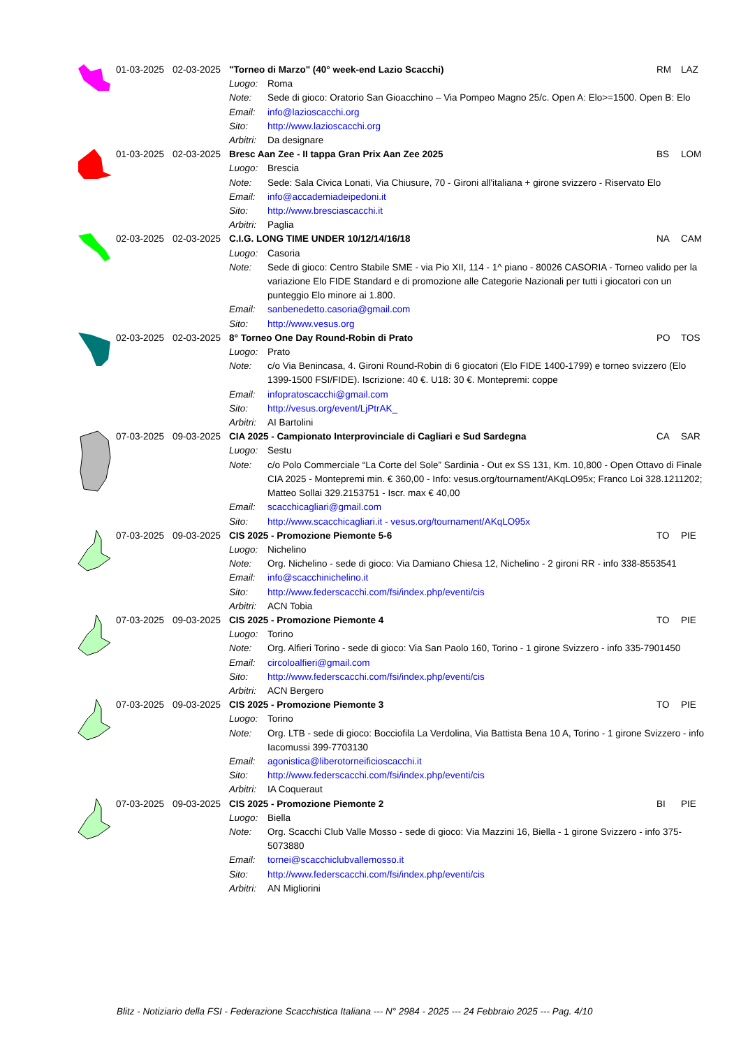| | 01-03-2025 | 02-03-2025 | "Torneo di Marzo" (40° week-end Lazio Scacchi) | | RM | LAZ |
| | | | Luogo: | Roma | | |
| | | | Note: | Sede di gioco: Oratorio San Gioacchino – Via Pompeo Magno 25/c. Open A: Elo>=1500. Open B: Elo | | |
| | | | Email: | info@lazioscacchi.org | | |
| | | | Sito: | http://www.lazioscacchi.org | | |
| | | | Arbitri: | Da designare | | |
| | 01-03-2025 | 02-03-2025 | Bresc Aan Zee - II tappa Gran Prix Aan Zee 2025 | | BS | LOM |
| | | | Luogo: | Brescia | | |
| | | | Note: | Sede: Sala Civica Lonati, Via Chiusure, 70 - Gironi all'italiana + girone svizzero - Riservato Elo | | |
| | | | Email: | info@accademiadeipedoni.it | | |
| | | | Sito: | http://www.bresciascacchi.it | | |
| | | | Arbitri: | Paglia | | |
| | 02-03-2025 | 02-03-2025 | C.I.G. LONG TIME UNDER 10/12/14/16/18 | | NA | CAM |
| | | | Luogo: | Casoria | | |
| | | | Note: | Sede di gioco: Centro Stabile SME - via Pio XII, 114 - 1^ piano - 80026 CASORIA - Torneo valido per la variazione Elo FIDE Standard e di promozione alle Categorie Nazionali per tutti i giocatori con un punteggio Elo minore ai 1.800. | | |
| | | | Email: | sanbenedetto.casoria@gmail.com | | |
| | | | Sito: | http://www.vesus.org | | |
| | 02-03-2025 | 02-03-2025 | 8° Torneo One Day Round-Robin di Prato | | PO | TOS |
| | | | Luogo: | Prato | | |
| | | | Note: | c/o Via Benincasa, 4. Gironi Round-Robin di 6 giocatori (Elo FIDE 1400-1799) e torneo svizzero (Elo 1399-1500 FSI/FIDE). Iscrizione: 40 €. U18: 30 €. Montepremi: coppe | | |
| | | | Email: | infopratoscacchi@gmail.com | | |
| | | | Sito: | http://vesus.org/event/LjPtrAK_ | | |
| | | | Arbitri: | AI Bartolini | | |
| | 07-03-2025 | 09-03-2025 | CIA 2025 - Campionato Interprovinciale di Cagliari e Sud Sardegna | | CA | SAR |
| | | | Luogo: | Sestu | | |
| | | | Note: | c/o Polo Commerciale “La Corte del Sole” Sardinia - Out ex SS 131, Km. 10,800 - Open Ottavo di Finale CIA 2025 - Montepremi min. € 360,00 - Info: vesus.org/tournament/AKqLO95x; Franco Loi 328.1211202; Matteo Sollai 329.2153751 - Iscr. max € 40,00 | | |
| | | | Email: | scacchicagliari@gmail.com | | |
| | | | Sito: | http://www.scacchicagliari.it - vesus.org/tournament/AKqLO95x | | |
| | 07-03-2025 | 09-03-2025 | CIS 2025 - Promozione Piemonte 5-6 | | TO | PIE |
| | | | Luogo: | Nichelino | | |
| | | | Note: | Org. Nichelino - sede di gioco: Via Damiano Chiesa 12, Nichelino - 2 gironi RR - info 338-8553541 | | |
| | | | Email: | info@scacchinichelino.it | | |
| | | | Sito: | http://www.federscacchi.com/fsi/index.php/eventi/cis | | |
| | | | Arbitri: | ACN Tobia | | |
| | 07-03-2025 | 09-03-2025 | CIS 2025 - Promozione Piemonte 4 | | TO | PIE |
| | | | Luogo: | Torino | | |
| | | | Note: | Org. Alfieri Torino - sede di gioco: Via San Paolo 160, Torino - 1 girone Svizzero - info 335-7901450 | | |
| | | | Email: | circoloalfieri@gmail.com | | |
| | | | Sito: | http://www.federscacchi.com/fsi/index.php/eventi/cis | | |
| | | | Arbitri: | ACN Bergero | | |
| | 07-03-2025 | 09-03-2025 | CIS 2025 - Promozione Piemonte 3 | | TO | PIE |
| | | | Luogo: | Torino | | |
| | | | Note: | Org. LTB - sede di gioco: Bocciofila La Verdolina, Via Battista Bena 10 A, Torino - 1 girone Svizzero - info Iacomussi 399-7703130 | | |
| | | | Email: | agonistica@liberotorneificioscacchi.it | | |
| | | | Sito: | http://www.federscacchi.com/fsi/index.php/eventi/cis | | |
| | | | Arbitri: | IA Coqueraut | | |
| | 07-03-2025 | 09-03-2025 | CIS 2025 - Promozione Piemonte 2 | | BI | PIE |
| | | | Luogo: | Biella | | |
| | | | Note: | Org. Scacchi Club Valle Mosso - sede di gioco: Via Mazzini 16, Biella - 1 girone Svizzero - info 375-5073880 | | |
| | | | Email: | tornei@scacchiclubvallemosso.it | | |
| | | | Sito: | http://www.federscacchi.com/fsi/index.php/eventi/cis | | |
| | | | Arbitri: | AN Migliorini | | |
Blitz - Notiziario della FSI - Federazione Scacchistica Italiana --- N° 2984 - 2025 --- 24 Febbraio 2025 --- Pag. 4/10